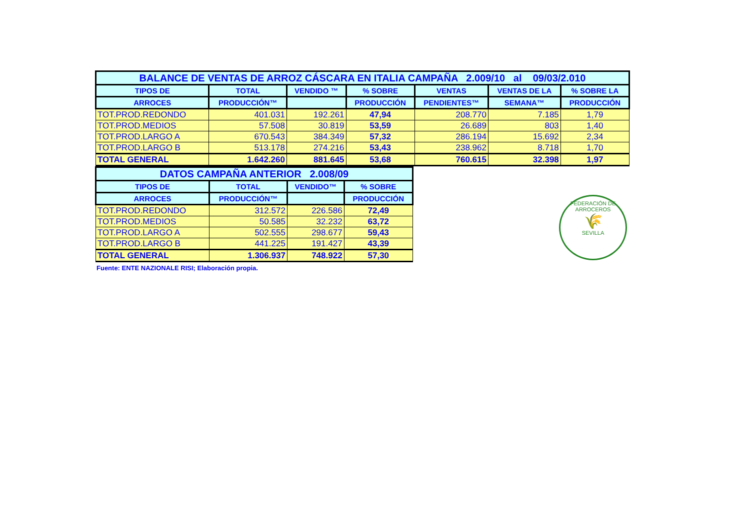| BALANCE DE VENTAS DE ARROZ CÁSCARA EN ITALIA CAMPAÑA 2.009/10 al 09/03/2.010 | | | | | | |
| TIPOS DE | TOTAL | VENDIDO ™ | % SOBRE | VENTAS | VENTAS DE LA | % SOBRE LA |
| ARROCES | PRODUCCIÓN™ | | PRODUCCIÓN | PENDIENTES™ | SEMANA™ | PRODUCCIÓN |
| TOT.PROD.REDONDO | 401.031 | 192.261 | 47,94 | 208.770 | 7.185 | 1,79 |
| TOT.PROD.MEDIOS | 57.508 | 30.819 | 53,59 | 26.689 | 803 | 1,40 |
| TOT.PROD.LARGO A | 670.543 | 384.349 | 57,32 | 286.194 | 15.692 | 2,34 |
| TOT.PROD.LARGO B | 513.178 | 274.216 | 53,43 | 238.962 | 8.718 | 1,70 |
| TOTAL GENERAL | 1.642.260 | 881.645 | 53,68 | 760.615 | 32.398 | 1,97 |
| DATOS CAMPAÑA ANTERIOR 2.008/09 | | | |
| TIPOS DE | TOTAL | VENDIDO™ | % SOBRE |
| ARROCES | PRODUCCIÓN™ | | PRODUCCIÓN |
| TOT.PROD.REDONDO | 312.572 | 226.586 | 72,49 |
| TOT.PROD.MEDIOS | 50.585 | 32.232 | 63,72 |
| TOT.PROD.LARGO A | 502.555 | 298.677 | 59,43 |
| TOT.PROD.LARGO B | 441.225 | 191.427 | 43,39 |
| TOTAL GENERAL | 1.306.937 | 748.922 | 57,30 |
Fuente: ENTE NAZIONALE RISI; Elaboración propia.
FEDERACIÓN DE ARROCEROS
🌾
SEVILLA